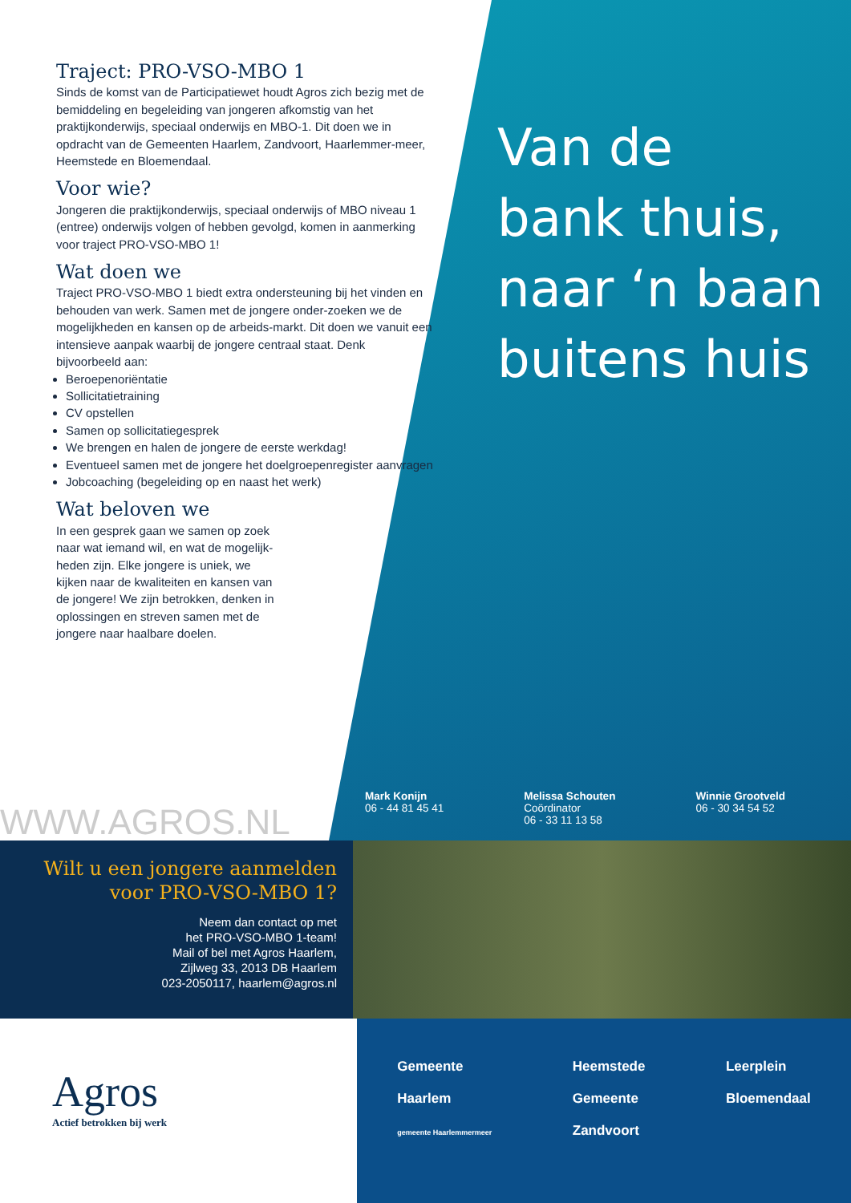Traject: PRO-VSO-MBO 1
Sinds de komst van de Participatiewet houdt Agros zich bezig met de bemiddeling en begeleiding van jongeren afkomstig van het praktijkonderwijs, speciaal onderwijs en MBO-1. Dit doen we in opdracht van de Gemeenten Haarlem, Zandvoort, Haarlemmer-meer, Heemstede en Bloemendaal.
Voor wie?
Jongeren die praktijkonderwijs, speciaal onderwijs of MBO niveau 1 (entree) onderwijs volgen of hebben gevolgd, komen in aanmerking voor traject PRO-VSO-MBO 1!
Wat doen we
Traject PRO-VSO-MBO 1 biedt extra ondersteuning bij het vinden en behouden van werk. Samen met de jongere onder-zoeken we de mogelijkheden en kansen op de arbeids-markt. Dit doen we vanuit een intensieve aanpak waarbij de jongere centraal staat. Denk bijvoorbeeld aan:
Beroepenoriëntatie
Sollicitatietraining
CV opstellen
Samen op sollicitatiegesprek
We brengen en halen de jongere de eerste werkdag!
Eventueel samen met de jongere het doelgroepenregister aanvragen
Jobcoaching (begeleiding op en naast het werk)
Wat beloven we
In een gesprek gaan we samen op zoek naar wat iemand wil, en wat de mogelijk-heden zijn. Elke jongere is uniek, we kijken naar de kwaliteiten en kansen van de jongere! We zijn betrokken, denken in oplossingen en streven samen met de jongere naar haalbare doelen.
Van de
bank thuis,
naar ‘n baan
buitens huis
WWW.AGROS.NL
Mark Konijn
06 - 44 81 45 41
Melissa Schouten
Coördinator
06 - 33 11 13 58
Winnie Grootveld
06 - 30 34 54 52
Wilt u een jongere aanmelden voor PRO-VSO-MBO 1?
Neem dan contact op met
het PRO-VSO-MBO 1-team!
Mail of bel met Agros Haarlem,
Zijlweg 33, 2013 DB Haarlem
023-2050117, haarlem@agros.nl
Agros
Actief betrokken bij werk
Gemeente
Haarlem
gemeente Haarlemmermeer
Heemstede
Gemeente
Zandvoort
Leerplein
Bloemendaal